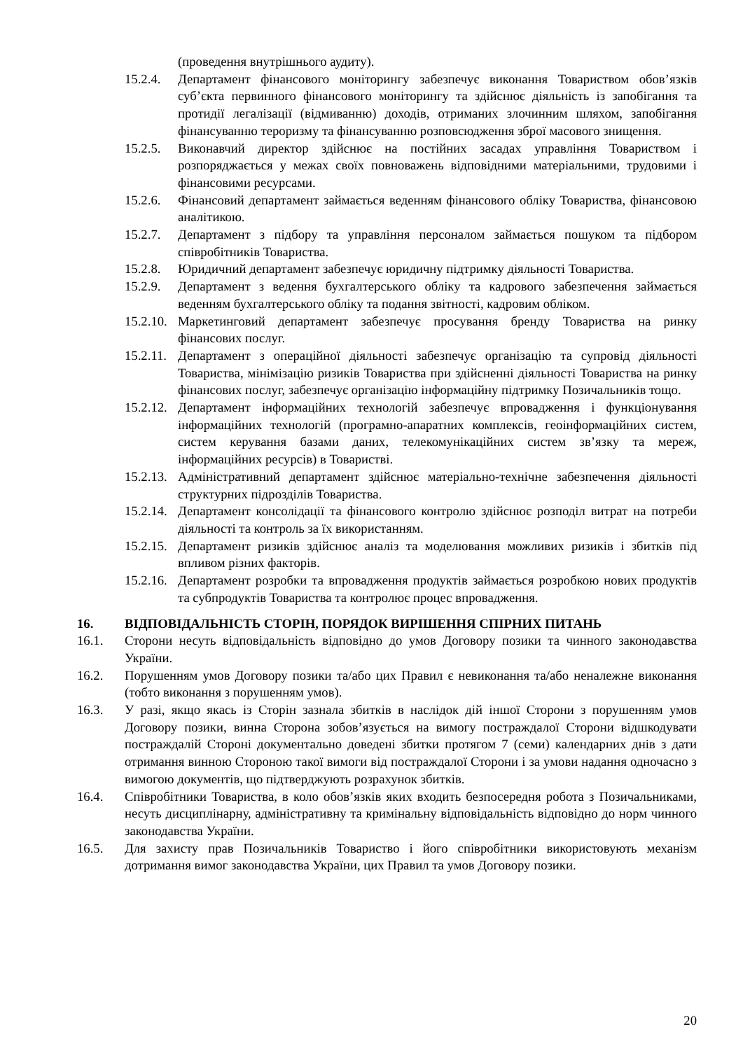(проведення внутрішнього аудиту).
15.2.4. Департамент фінансового моніторингу забезпечує виконання Товариством обов’язків суб’єкта первинного фінансового моніторингу та здійснює діяльність із запобігання та протидії легалізації (відмиванню) доходів, отриманих злочинним шляхом, запобігання фінансуванню тероризму та фінансуванню розповсюдження зброї масового знищення.
15.2.5. Виконавчий директор здійснює на постійних засадах управління Товариством і розпоряджається у межах своїх повноважень відповідними матеріальними, трудовими і фінансовими ресурсами.
15.2.6. Фінансовий департамент займається веденням фінансового обліку Товариства, фінансовою аналітикою.
15.2.7. Департамент з підбору та управління персоналом займається пошуком та підбором співробітників Товариства.
15.2.8. Юридичний департамент забезпечує юридичну підтримку діяльності Товариства.
15.2.9. Департамент з ведення бухгалтерського обліку та кадрового забезпечення займається веденням бухгалтерського обліку та подання звітності, кадровим обліком.
15.2.10. Маркетинговий департамент забезпечує просування бренду Товариства на ринку фінансових послуг.
15.2.11. Департамент з операційної діяльності забезпечує організацію та супровід діяльності Товариства, мінімізацію ризиків Товариства при здійсненні діяльності Товариства на ринку фінансових послуг, забезпечує організацію інформаційну підтримку Позичальників тощо.
15.2.12. Департамент інформаційних технологій забезпечує впровадження і функціонування інформаційних технологій (програмно-апаратних комплексів, геоінформаційних систем, систем керування базами даних, телекомунікаційних систем зв’язку та мереж, інформаційних ресурсів) в Товаристві.
15.2.13. Адміністративний департамент здійснює матеріально-технічне забезпечення діяльності структурних підрозділів Товариства.
15.2.14. Департамент консолідації та фінансового контролю здійснює розподіл витрат на потреби діяльності та контроль за їх використанням.
15.2.15. Департамент ризиків здійснює аналіз та моделювання можливих ризиків і збитків під впливом різних факторів.
15.2.16. Департамент розробки та впровадження продуктів займається розробкою нових продуктів та субпродуктів Товариства та контролює процес впровадження.
16. ВІДПОВІДАЛЬНІСТЬ СТОРІН, ПОРЯДОК ВИРІШЕННЯ СПІРНИХ ПИТАНЬ
16.1. Сторони несуть відповідальність відповідно до умов Договору позики та чинного законодавства України.
16.2. Порушенням умов Договору позики та/або цих Правил є невиконання та/або неналежне виконання (тобто виконання з порушенням умов).
16.3. У разі, якщо якась із Сторін зазнала збитків в наслідок дій іншої Сторони з порушенням умов Договору позики, винна Сторона зобов’язується на вимогу постраждалої Сторони відшкодувати постраждалій Стороні документально доведені збитки протягом 7 (семи) календарних днів з дати отримання винною Стороною такої вимоги від постраждалої Сторони і за умови надання одночасно з вимогою документів, що підтверджують розрахунок збитків.
16.4. Співробітники Товариства, в коло обов’язків яких входить безпосередня робота з Позичальниками, несуть дисциплінарну, адміністративну та кримінальну відповідальність відповідно до норм чинного законодавства України.
16.5. Для захисту прав Позичальників Товариство і його співробітники використовують механізм дотримання вимог законодавства України, цих Правил та умов Договору позики.
20